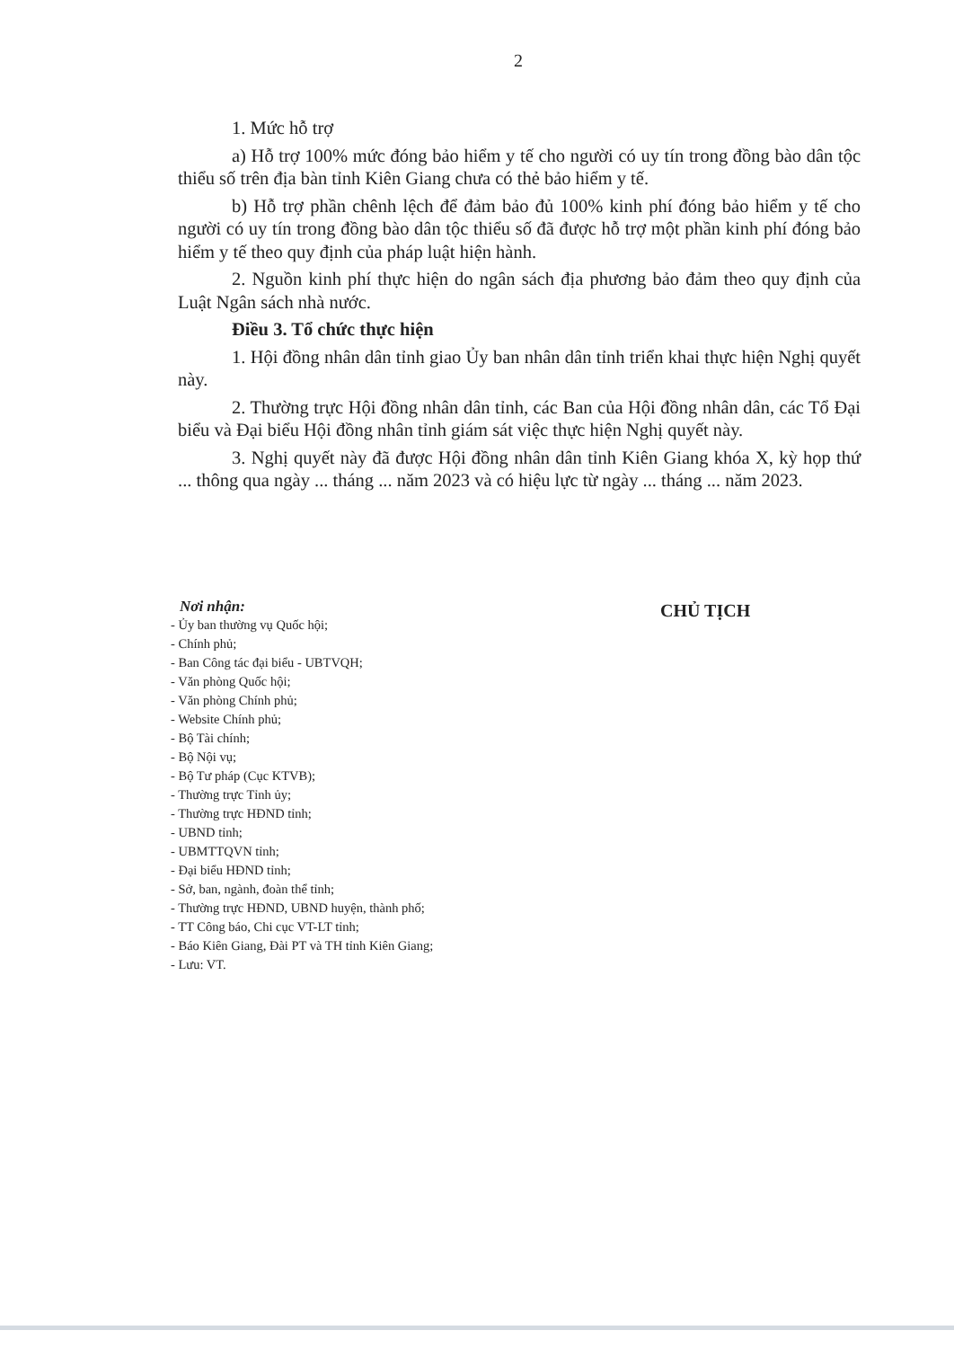2
1. Mức hỗ trợ
a) Hỗ trợ 100% mức đóng bảo hiểm y tế cho người có uy tín trong đồng bào dân tộc thiểu số trên địa bàn tỉnh Kiên Giang chưa có thẻ bảo hiểm y tế.
b) Hỗ trợ phần chênh lệch để đảm bảo đủ 100% kinh phí đóng bảo hiểm y tế cho người có uy tín trong đồng bào dân tộc thiểu số đã được hỗ trợ một phần kinh phí đóng bảo hiểm y tế theo quy định của pháp luật hiện hành.
2. Nguồn kinh phí thực hiện do ngân sách địa phương bảo đảm theo quy định của Luật Ngân sách nhà nước.
Điều 3. Tổ chức thực hiện
1. Hội đồng nhân dân tỉnh giao Ủy ban nhân dân tỉnh triển khai thực hiện Nghị quyết này.
2. Thường trực Hội đồng nhân dân tỉnh, các Ban của Hội đồng nhân dân, các Tổ Đại biểu và Đại biểu Hội đồng nhân tỉnh giám sát việc thực hiện Nghị quyết này.
3. Nghị quyết này đã được Hội đồng nhân dân tỉnh Kiên Giang khóa X, kỳ họp thứ ... thông qua ngày ... tháng ... năm 2023 và có hiệu lực từ ngày ... tháng ... năm 2023.
Nơi nhận:
- Ủy ban thường vụ Quốc hội;
- Chính phủ;
- Ban Công tác đại biểu - UBTVQH;
- Văn phòng Quốc hội;
- Văn phòng Chính phủ;
- Website Chính phủ;
- Bộ Tài chính;
- Bộ Nội vụ;
- Bộ Tư pháp (Cục KTVB);
- Thường trực Tỉnh ủy;
- Thường trực HĐND tỉnh;
- UBND tỉnh;
- UBMTTQVN tỉnh;
- Đại biểu HĐND tỉnh;
- Sở, ban, ngành, đoàn thể tỉnh;
- Thường trực HĐND, UBND huyện, thành phố;
- TT Công báo, Chi cục VT-LT tỉnh;
- Báo Kiên Giang, Đài PT và TH tỉnh Kiên Giang;
- Lưu: VT.
CHỦ TỊCH